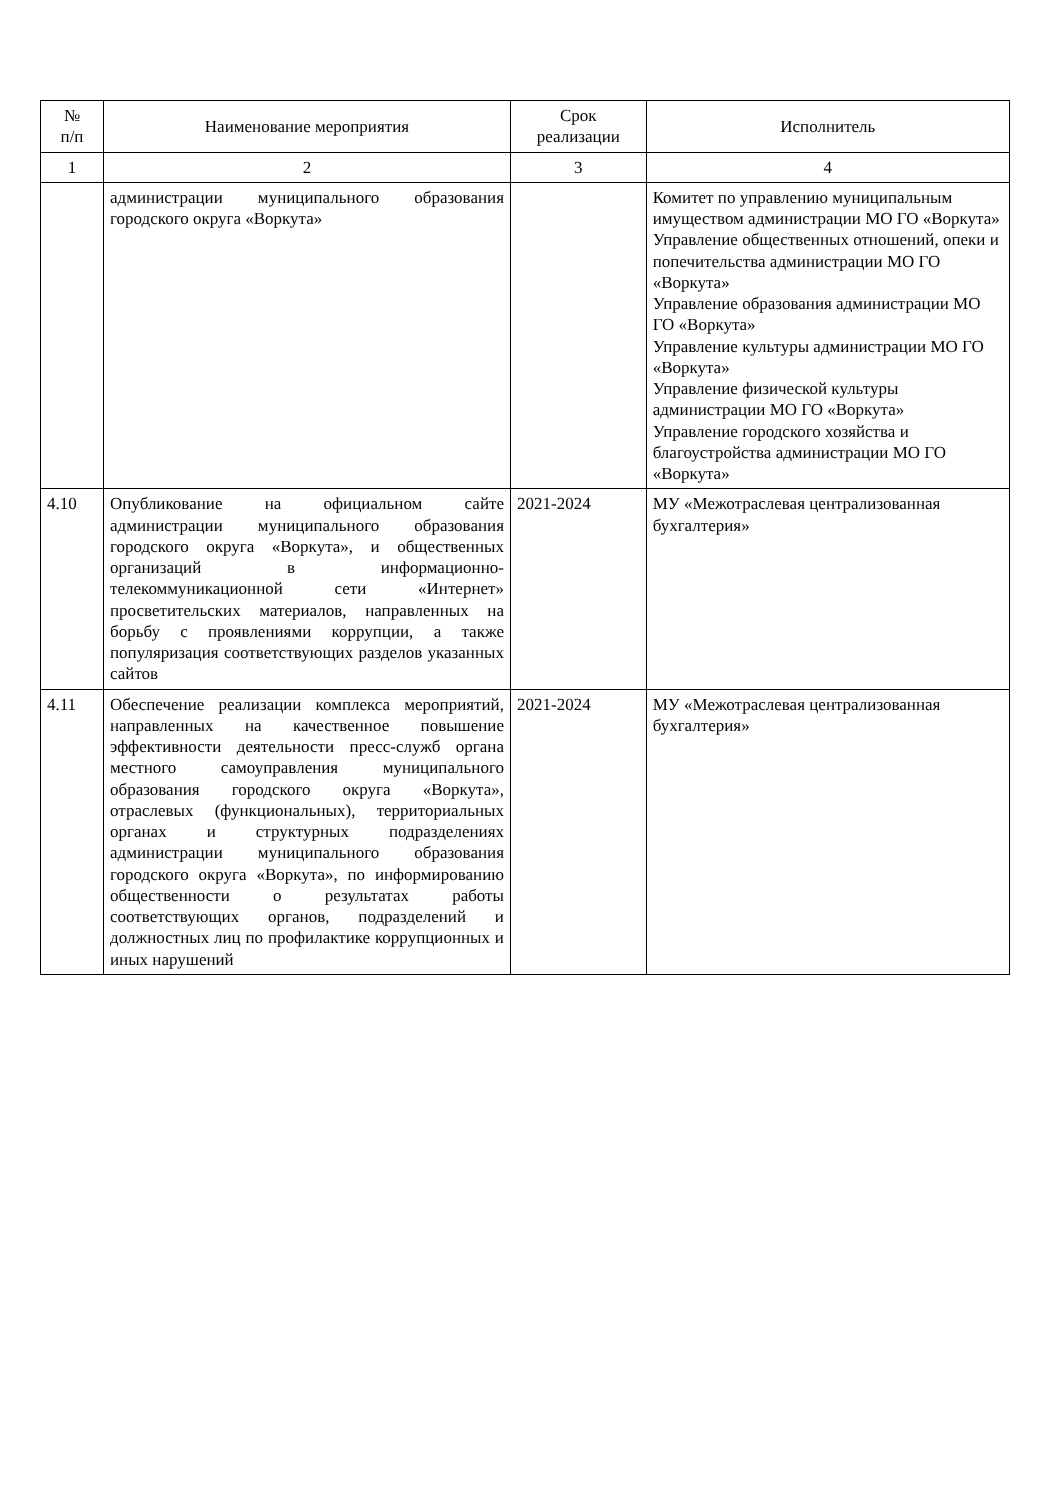| № п/п | Наименование мероприятия | Срок реализации | Исполнитель |
| --- | --- | --- | --- |
| 1 | 2 | 3 | 4 |
| | администрации муниципального образования городского округа «Воркута» | | Комитет по управлению муниципальным имуществом администрации МО ГО «Воркута» Управление общественных отношений, опеки и попечительства администрации МО ГО «Воркута» Управление образования администрации МО ГО «Воркута» Управление культуры администрации МО ГО «Воркута» Управление физической культуры администрации МО ГО «Воркута» Управление городского хозяйства и благоустройства администрации МО ГО «Воркута» |
| 4.10 | Опубликование на официальном сайте администрации муниципального образования городского округа «Воркута», и общественных организаций в информационно-телекоммуникационной сети «Интернет» просветительских материалов, направленных на борьбу с проявлениями коррупции, а также популяризация соответствующих разделов указанных сайтов | 2021-2024 | МУ «Межотраслевая централизованная бухгалтерия» |
| 4.11 | Обеспечение реализации комплекса мероприятий, направленных на качественное повышение эффективности деятельности пресс-служб органа местного самоуправления муниципального образования городского округа «Воркута», отраслевых (функциональных), территориальных органах и структурных подразделениях администрации муниципального образования городского округа «Воркута», по информированию общественности о результатах работы соответствующих органов, подразделений и должностных лиц по профилактике коррупционных и иных нарушений | 2021-2024 | МУ «Межотраслевая централизованная бухгалтерия» |